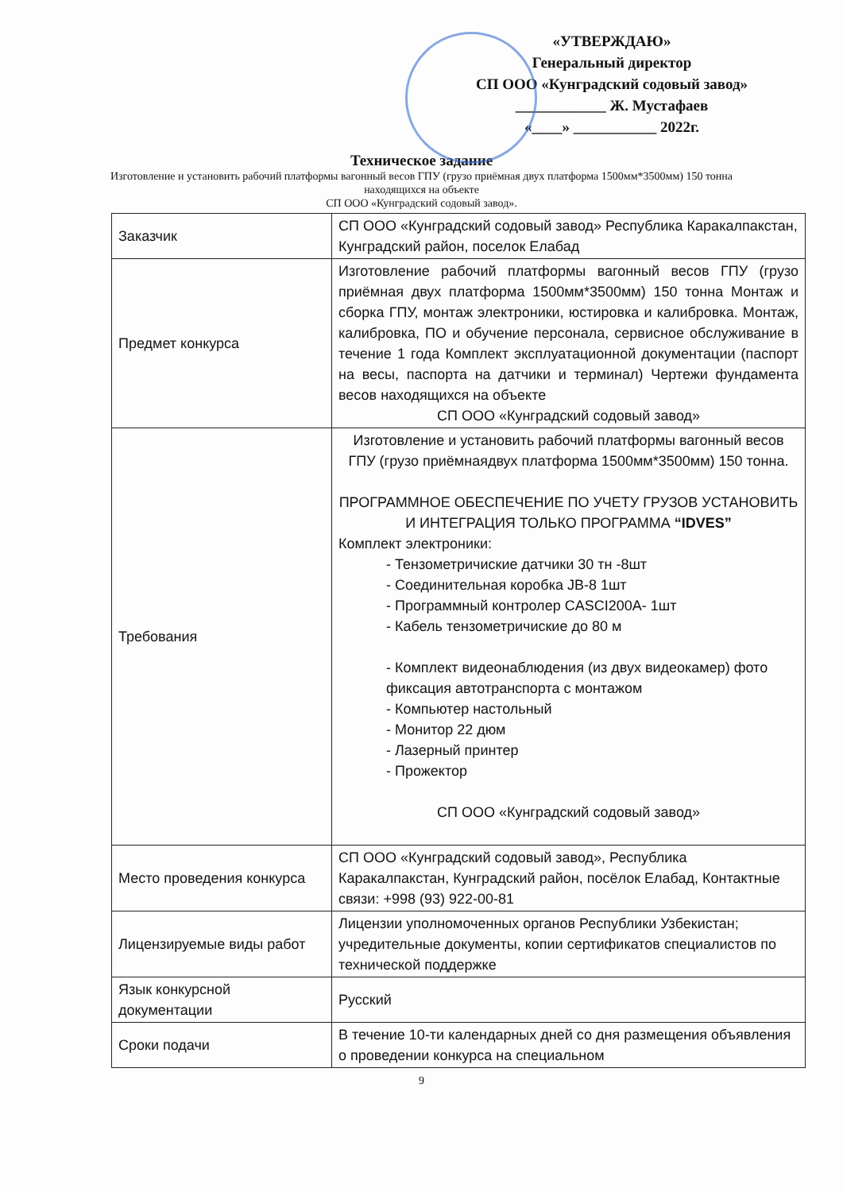«УТВЕРЖДАЮ»
Генеральный директор
СП ООО «Кунградский содовый завод»
____________ Ж. Мустафаев
«____» ___________ 2022г.
Техническое задание
Изготовление и установить рабочий платформы вагонный весов ГПУ (грузо приёмная двух платформа 1500мм*3500мм) 150 тонна находящихся на объекте
СП ООО «Кунградский содовый завод».
| Заказчик | СП ООО «Кунградский содовый завод» Республика Каракалпакстан, Кунградский район, поселок Елабад |
| Предмет конкурса | Изготовление рабочий платформы вагонный весов ГПУ (грузо приёмная двух платформа 1500мм*3500мм) 150 тонна Монтаж и сборка ГПУ, монтаж электроники, юстировка и калибровка. Монтаж, калибровка, ПО и обучение персонала, сервисное обслуживание в течение 1 года Комплект эксплуатационной документации (паспорт на весы, паспорта на датчики и терминал) Чертежи фундамента весов находящихся на объекте СП ООО «Кунградский содовый завод» |
| Требования | Изготовление и установить рабочий платформы вагонный весов ГПУ (грузо приёмнаядвух платформа 1500мм*3500мм) 150 тонна. ПРОГРАММНОЕ ОБЕСПЕЧЕНИЕ ПО УЧЕТУ ГРУЗОВ УСТАНОВИТЬ И ИНТЕГРАЦИЯ ТОЛЬКО ПРОГРАММА “IDVES” Комплект электроники: - Тензометричиские датчики 30 тн -8шт - Соединительная коробка JB-8 1шт - Программный контролер CASCI200A- 1шт - Кабель тензометричиские до 80 м - Комплект видеонаблюдения (из двух видеокамер) фото фиксация автотранспорта с монтажом - Компьютер настольный - Монитор 22 дюм - Лазерный принтер - Прожектор СП ООО «Кунградский содовый завод» |
| Место проведения конкурса | СП ООО «Кунградский содовый завод», Республика Каракалпакстан, Кунградский район, посёлок Елабад, Контактные связи: +998 (93) 922-00-81 |
| Лицензируемые виды работ | Лицензии уполномоченных органов Республики Узбекистан; учредительные документы, копии сертификатов специалистов по технической поддержке |
| Язык конкурсной документации | Русский |
| Сроки подачи | В течение 10-ти календарных дней со дня размещения объявления о проведении конкурса на специальном |
9